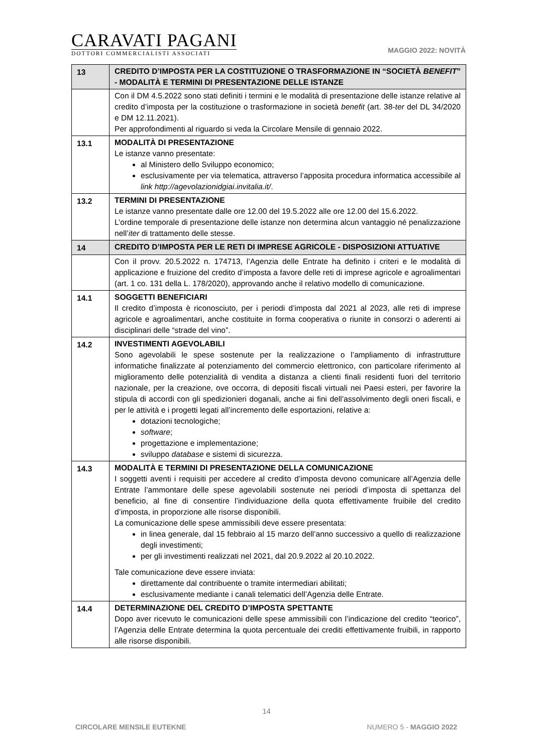CARAVATI PAGANI
DOTTORI COMMERCIALISTI ASSOCIATI
MAGGIO 2022: NOVITÀ
| 13 | CREDITO D’IMPOSTA PER LA COSTITUZIONE O TRASFORMAZIONE IN “SOCIETÀ BENEFIT ” - MODALITÀ E TERMINI DI PRESENTAZIONE DELLE ISTANZE |
| | Con il DM 4.5.2022 sono stati definiti i termini e le modalità di presentazione delle istanze relative al credito d’imposta per la costituzione o trasformazione in società benefit (art. 38- ter del DL 34/2020 e DM 12.11.2021). Per approfondimenti al riguardo si veda la Circolare Mensile di gennaio 2022. |
| 13.1 | MODALITÀ DI PRESENTAZIONE Le istanze vanno presentate: al Ministero dello Sviluppo economico; esclusivamente per via telematica, attraverso l’apposita procedura informatica accessibile al link http://agevolazionidgiai.invitalia.it/ . |
| 13.2 | TERMINI DI PRESENTAZIONE Le istanze vanno presentate dalle ore 12.00 del 19.5.2022 alle ore 12.00 del 15.6.2022. L’ordine temporale di presentazione delle istanze non determina alcun vantaggio né penalizzazione nell’ iter di trattamento delle stesse. |
| 14 | CREDITO D’IMPOSTA PER LE RETI DI IMPRESE AGRICOLE - DISPOSIZIONI ATTUATIVE |
| | Con il provv. 20.5.2022 n. 174713, l’Agenzia delle Entrate ha definito i criteri e le modalità di applicazione e fruizione del credito d’imposta a favore delle reti di imprese agricole e agroalimentari (art. 1 co. 131 della L. 178/2020), approvando anche il relativo modello di comunicazione. |
| 14.1 | SOGGETTI BENEFICIARI Il credito d’imposta è riconosciuto, per i periodi d’imposta dal 2021 al 2023, alle reti di imprese agricole e agroalimentari, anche costituite in forma cooperativa o riunite in consorzi o aderenti ai disciplinari delle “strade del vino”. |
| 14.2 | INVESTIMENTI AGEVOLABILI Sono agevolabili le spese sostenute per la realizzazione o l’ampliamento di infrastrutture informatiche finalizzate al potenziamento del commercio elettronico, con particolare riferimento al miglioramento delle potenzialità di vendita a distanza a clienti finali residenti fuori del territorio nazionale, per la creazione, ove occorra, di depositi fiscali virtuali nei Paesi esteri, per favorire la stipula di accordi con gli spedizionieri doganali, anche ai fini dell’assolvimento degli oneri fiscali, e per le attività e i progetti legati all’incremento delle esportazioni, relative a: dotazioni tecnologiche; software ; progettazione e implementazione; sviluppo database e sistemi di sicurezza. |
| 14.3 | MODALITÀ E TERMINI DI PRESENTAZIONE DELLA COMUNICAZIONE I soggetti aventi i requisiti per accedere al credito d’imposta devono comunicare all’Agenzia delle Entrate l’ammontare delle spese agevolabili sostenute nei periodi d’imposta di spettanza del beneficio, al fine di consentire l’individuazione della quota effettivamente fruibile del credito d’imposta, in proporzione alle risorse disponibili. La comunicazione delle spese ammissibili deve essere presentata: in linea generale, dal 15 febbraio al 15 marzo dell’anno successivo a quello di realizzazione degli investimenti; per gli investimenti realizzati nel 2021, dal 20.9.2022 al 20.10.2022. Tale comunicazione deve essere inviata: direttamente dal contribuente o tramite intermediari abilitati; esclusivamente mediante i canali telematici dell’Agenzia delle Entrate. |
| 14.4 | DETERMINAZIONE DEL CREDITO D’IMPOSTA SPETTANTE Dopo aver ricevuto le comunicazioni delle spese ammissibili con l’indicazione del credito “teorico”, l’Agenzia delle Entrate determina la quota percentuale dei crediti effettivamente fruibili, in rapporto alle risorse disponibili. |
14
CIRCOLARE MENSILE EUTEKNE NUMERO 5 - MAGGIO 2022